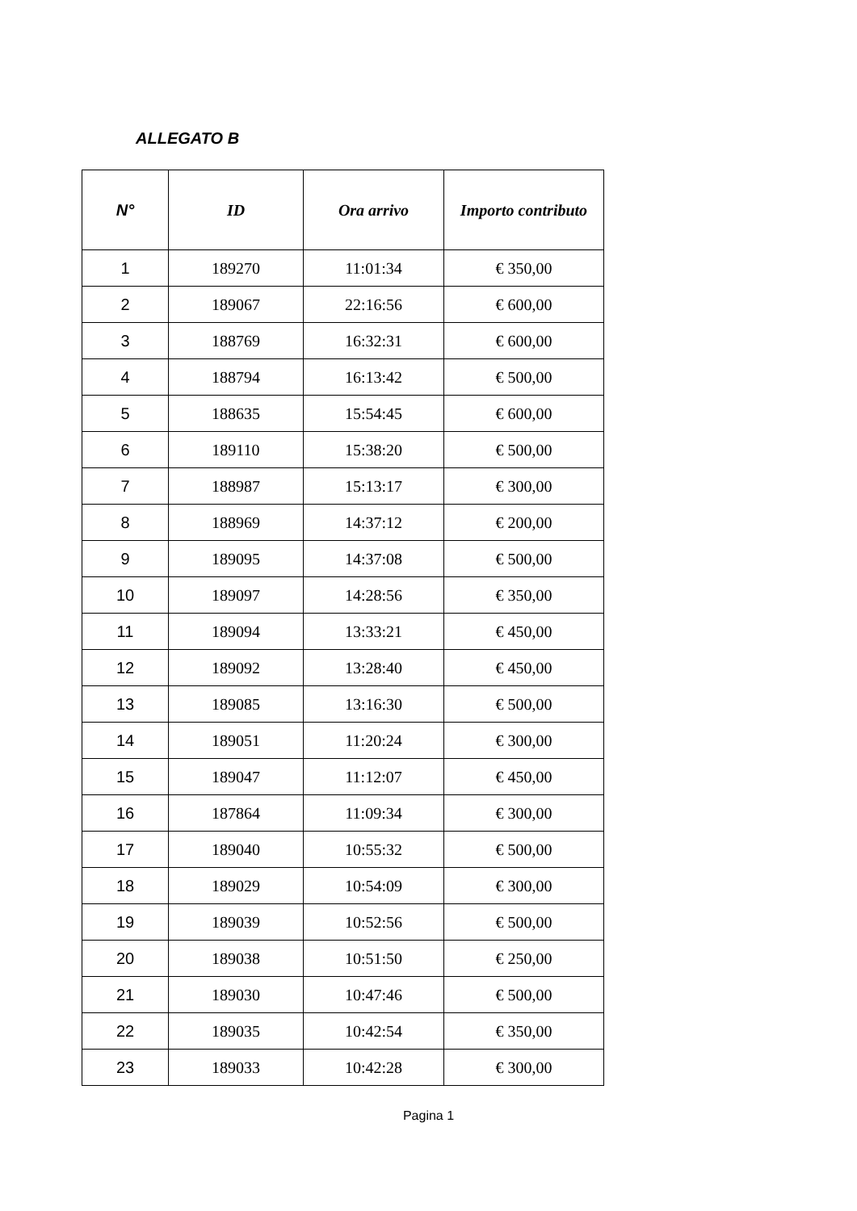ALLEGATO B
| N° | ID | Ora arrivo | Importo contributo |
| --- | --- | --- | --- |
| 1 | 189270 | 11:01:34 | € 350,00 |
| 2 | 189067 | 22:16:56 | € 600,00 |
| 3 | 188769 | 16:32:31 | € 600,00 |
| 4 | 188794 | 16:13:42 | € 500,00 |
| 5 | 188635 | 15:54:45 | € 600,00 |
| 6 | 189110 | 15:38:20 | € 500,00 |
| 7 | 188987 | 15:13:17 | € 300,00 |
| 8 | 188969 | 14:37:12 | € 200,00 |
| 9 | 189095 | 14:37:08 | € 500,00 |
| 10 | 189097 | 14:28:56 | € 350,00 |
| 11 | 189094 | 13:33:21 | € 450,00 |
| 12 | 189092 | 13:28:40 | € 450,00 |
| 13 | 189085 | 13:16:30 | € 500,00 |
| 14 | 189051 | 11:20:24 | € 300,00 |
| 15 | 189047 | 11:12:07 | € 450,00 |
| 16 | 187864 | 11:09:34 | € 300,00 |
| 17 | 189040 | 10:55:32 | € 500,00 |
| 18 | 189029 | 10:54:09 | € 300,00 |
| 19 | 189039 | 10:52:56 | € 500,00 |
| 20 | 189038 | 10:51:50 | € 250,00 |
| 21 | 189030 | 10:47:46 | € 500,00 |
| 22 | 189035 | 10:42:54 | € 350,00 |
| 23 | 189033 | 10:42:28 | € 300,00 |
Pagina 1